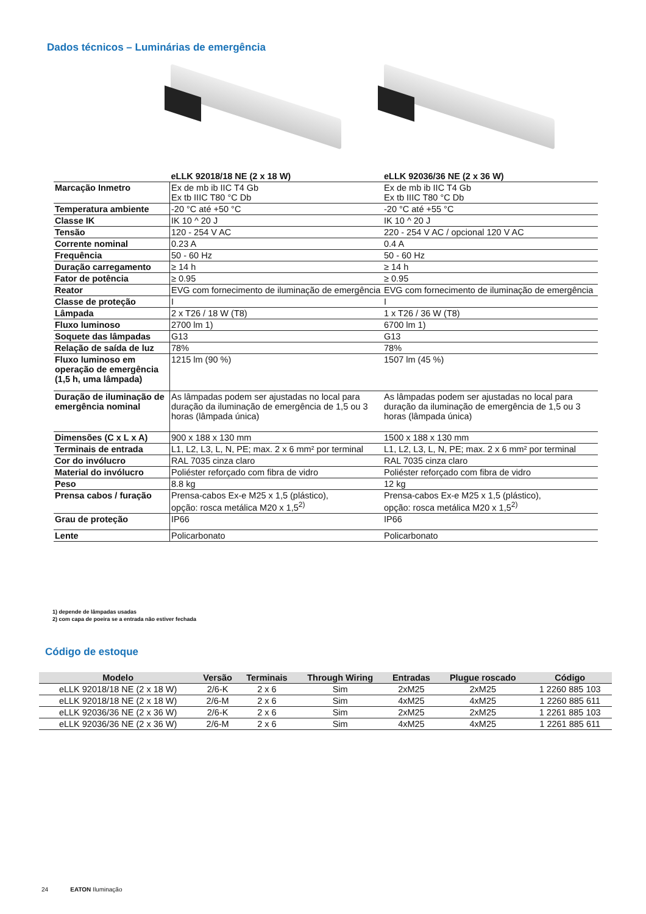Dados técnicos – Luminárias de emergência
| | eLLK 92018/18 NE (2 x 18 W) | eLLK 92036/36 NE (2 x 36 W) |
| --- | --- | --- |
| Marcação Inmetro | Ex de mb ib IIC T4 Gb Ex tb IIIC T80 °C Db | Ex de mb ib IIC T4 Gb Ex tb IIIC T80 °C Db |
| Temperatura ambiente | -20 °C até +50 °C | -20 °C até +55 °C |
| Classe IK | IK 10 ^ 20 J | IK 10 ^ 20 J |
| Tensão | 120 - 254 V AC | 220 - 254 V AC / opcional 120 V AC |
| Corrente nominal | 0.23 A | 0.4 A |
| Frequência | 50 - 60 Hz | 50 - 60 Hz |
| Duração carregamento | ≥ 14 h | ≥ 14 h |
| Fator de potência | ≥ 0.95 | ≥ 0.95 |
| Reator | EVG com fornecimento de iluminação de emergência | EVG com fornecimento de iluminação de emergência |
| Classe de proteção | I | I |
| Lâmpada | 2 x T26 / 18 W (T8) | 1 x T26 / 36 W (T8) |
| Fluxo luminoso | 2700 lm 1) | 6700 lm 1) |
| Soquete das lâmpadas | G13 | G13 |
| Relação de saída de luz | 78% | 78% |
| Fluxo luminoso em operação de emergência (1,5 h, uma lâmpada) | 1215 lm (90 %) | 1507 lm (45 %) |
| Duração de iluminação de emergência nominal | As lâmpadas podem ser ajustadas no local para duração da iluminação de emergência de 1,5 ou 3 horas (lâmpada única) | As lâmpadas podem ser ajustadas no local para duração da iluminação de emergência de 1,5 ou 3 horas (lâmpada única) |
| Dimensões (C x L x A) | 900 x 188 x 130 mm | 1500 x 188 x 130 mm |
| Terminais de entrada | L1, L2, L3, L, N, PE; max. 2 x 6 mm² por terminal | L1, L2, L3, L, N, PE; max. 2 x 6 mm² por terminal |
| Cor do invólucro | RAL 7035 cinza claro | RAL 7035 cinza claro |
| Material do invólucro | Poliéster reforçado com fibra de vidro | Poliéster reforçado com fibra de vidro |
| Peso | 8.8 kg | 12 kg |
| Prensa cabos / furação | Prensa-cabos Ex-e M25 x 1,5 (plástico), opção: rosca metálica M20 x 1,5<sup>2)</sup> | Prensa-cabos Ex-e M25 x 1,5 (plástico), opção: rosca metálica M20 x 1,5<sup>2)</sup> |
| Grau de proteção | IP66 | IP66 |
| Lente | Policarbonato | Policarbonato |
1) depende de lâmpadas usadas
2) com capa de poeira se a entrada não estiver fechada
Código de estoque
| Modelo | Versão | Terminais | Through Wiring | Entradas | Plugue roscado | Código |
| --- | --- | --- | --- | --- | --- | --- |
| eLLK 92018/18 NE (2 x 18 W) | 2/6-K | 2 x 6 | Sim | 2xM25 | 2xM25 | 1 2260 885 103 |
| eLLK 92018/18 NE (2 x 18 W) | 2/6-M | 2 x 6 | Sim | 4xM25 | 4xM25 | 1 2260 885 611 |
| eLLK 92036/36 NE (2 x 36 W) | 2/6-K | 2 x 6 | Sim | 2xM25 | 2xM25 | 1 2261 885 103 |
| eLLK 92036/36 NE (2 x 36 W) | 2/6-M | 2 x 6 | Sim | 4xM25 | 4xM25 | 1 2261 885 611 |
24 EATON Iluminação